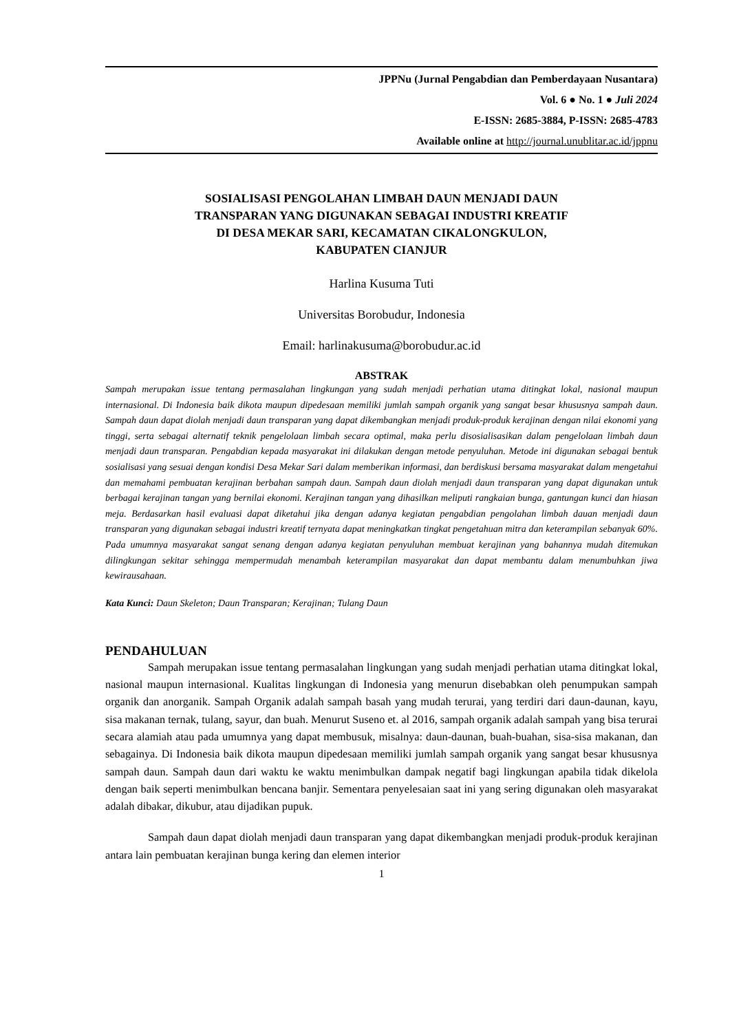JPPNu (Jurnal Pengabdian dan Pemberdayaan Nusantara)
Vol. 6 ● No. 1 ● Juli 2024
E-ISSN: 2685-3884, P-ISSN: 2685-4783
Available online at http://journal.unublitar.ac.id/jppnu
SOSIALISASI PENGOLAHAN LIMBAH DAUN MENJADI DAUN
TRANSPARAN YANG DIGUNAKAN SEBAGAI INDUSTRI KREATIF
DI DESA MEKAR SARI, KECAMATAN CIKALONGKULON,
KABUPATEN CIANJUR
Harlina Kusuma Tuti
Universitas Borobudur, Indonesia
Email: harlinakusuma@borobudur.ac.id
ABSTRAK
Sampah merupakan issue tentang permasalahan lingkungan yang sudah menjadi perhatian utama ditingkat lokal, nasional maupun internasional. Di Indonesia baik dikota maupun dipedesaan memiliki jumlah sampah organik yang sangat besar khususnya sampah daun. Sampah daun dapat diolah menjadi daun transparan yang dapat dikembangkan menjadi produk-produk kerajinan dengan nilai ekonomi yang tinggi, serta sebagai alternatif teknik pengelolaan limbah secara optimal, maka perlu disosialisasikan dalam pengelolaan limbah daun menjadi daun transparan. Pengabdian kepada masyarakat ini dilakukan dengan metode penyuluhan. Metode ini digunakan sebagai bentuk sosialisasi yang sesuai dengan kondisi Desa Mekar Sari dalam memberikan informasi, dan berdiskusi bersama masyarakat dalam mengetahui dan memahami pembuatan kerajinan berbahan sampah daun. Sampah daun diolah menjadi daun transparan yang dapat digunakan untuk berbagai kerajinan tangan yang bernilai ekonomi. Kerajinan tangan yang dihasilkan meliputi rangkaian bunga, gantungan kunci dan hiasan meja. Berdasarkan hasil evaluasi dapat diketahui jika dengan adanya kegiatan pengabdian pengolahan limbah dauan menjadi daun transparan yang digunakan sebagai industri kreatif ternyata dapat meningkatkan tingkat pengetahuan mitra dan keterampilan sebanyak 60%. Pada umumnya masyarakat sangat senang dengan adanya kegiatan penyuluhan membuat kerajinan yang bahannya mudah ditemukan dilingkungan sekitar sehingga mempermudah menambah keterampilan masyarakat dan dapat membantu dalam menumbuhkan jiwa kewirausahaan.
Kata Kunci: Daun Skeleton; Daun Transparan; Kerajinan; Tulang Daun
PENDAHULUAN
Sampah merupakan issue tentang permasalahan lingkungan yang sudah menjadi perhatian utama ditingkat lokal, nasional maupun internasional. Kualitas lingkungan di Indonesia yang menurun disebabkan oleh penumpukan sampah organik dan anorganik. Sampah Organik adalah sampah basah yang mudah terurai, yang terdiri dari daun-daunan, kayu, sisa makanan ternak, tulang, sayur, dan buah. Menurut Suseno et. al 2016, sampah organik adalah sampah yang bisa terurai secara alamiah atau pada umumnya yang dapat membusuk, misalnya: daun-daunan, buah-buahan, sisa-sisa makanan, dan sebagainya. Di Indonesia baik dikota maupun dipedesaan memiliki jumlah sampah organik yang sangat besar khususnya sampah daun. Sampah daun dari waktu ke waktu menimbulkan dampak negatif bagi lingkungan apabila tidak dikelola dengan baik seperti menimbulkan bencana banjir. Sementara penyelesaian saat ini yang sering digunakan oleh masyarakat adalah dibakar, dikubur, atau dijadikan pupuk.
Sampah daun dapat diolah menjadi daun transparan yang dapat dikembangkan menjadi produk-produk kerajinan antara lain pembuatan kerajinan bunga kering dan elemen interior
1